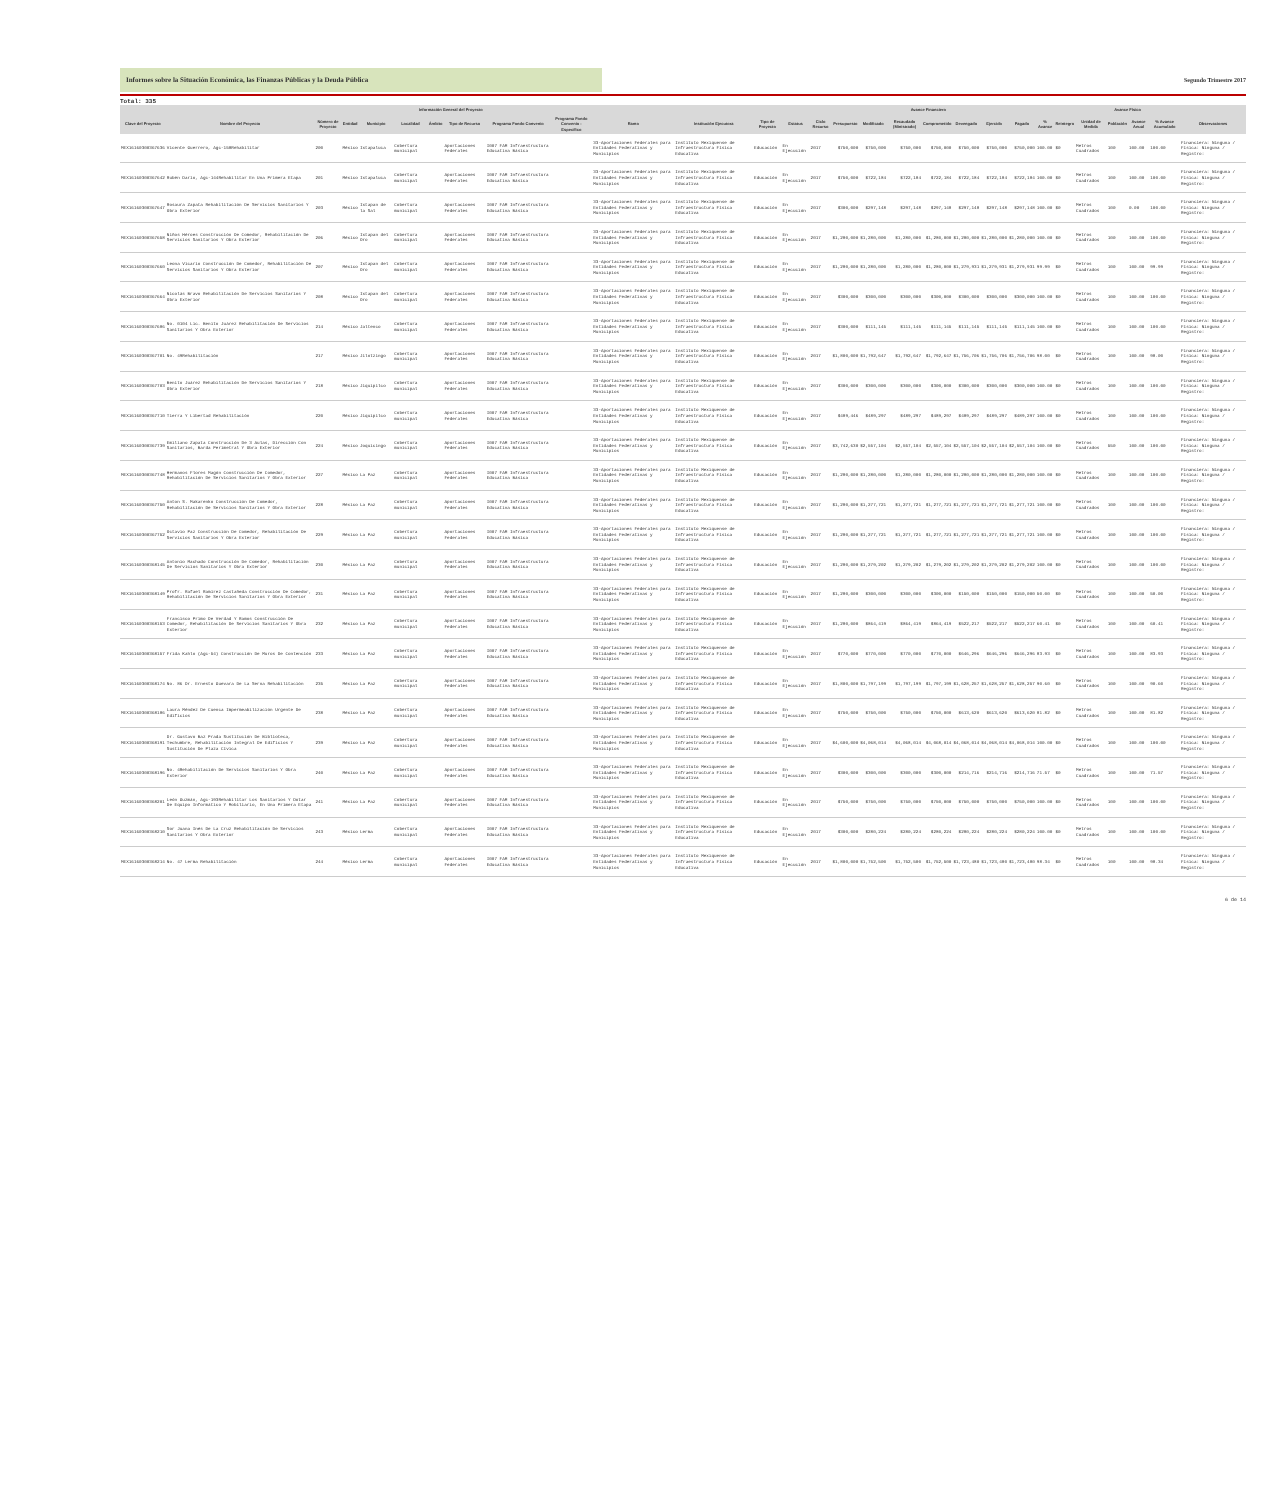Informes sobre la Situación Económica, las Finanzas Públicas y la Deuda Pública
Segundo Trimestre 2017
Total: 335
| Información General del Proyecto | | | | | | | | | | | | | Avance Financiero | | | | | | | | | | | Avance Físico | | | | |
| --- | --- | --- | --- | --- | --- | --- | --- | --- | --- | --- | --- | --- | --- | --- | --- | --- | --- | --- | --- | --- | --- | --- | --- | --- | --- | --- | --- | --- |
| Clave del Proyecto | Nombre del Proyecto | Número de Proyecto | Entidad | Municipio | Localidad | Ámbito | Tipo de Recurso | Programa Fondo Convenio | Programa Fondo Convenio - Específico | Ramo | Institución Ejecutora | Tipo de Proyecto | Estatus | Ciclo Recurso | Presupuesto | Modificado | Recaudado (Ministrado) | Comprometido | Devengado | Ejercido | Pagado | % Avance | Reintegro | Unidad de Medida | Población | Avance Anual | % Avance Acumulado | Observaciones |
| MEX16160300367636 | Vicente Guerrero, Agc-158Rehabilitar | 200 | México | Ixtapaluca | Cobertura municipal | | Aportaciones Federales | I007 FAM Infraestructura Educativa Básica | | 33-Aportaciones Federales para Entidades Federativas y Municipios | Instituto Mexiquense de Infraestructura Física Educativa | Educación | En Ejecución | 2017 | $750,000 | $750,000 | $750,000 | $750,000 | $750,000 | $750,000 | $750,000 | 100.00 | $0 | Metros Cuadrados | 100 | 100.00 | 100.00 | Financiera: Ninguna / Física: Ninguna / Registro: |
| MEX16160300367642 | Rubén Darío, Agc-144Rehabilitar En Una Primera Etapa | 201 | México | Ixtapaluca | Cobertura municipal | | Aportaciones Federales | I007 FAM Infraestructura Educativa Básica | | 33-Aportaciones Federales para Entidades Federativas y Municipios | Instituto Mexiquense de Infraestructura Física Educativa | Educación | En Ejecución | 2017 | $750,000 | $722,184 | $722,184 | $722,184 | $722,184 | $722,184 | $722,184 | 100.00 | $0 | Metros Cuadrados | 100 | 100.00 | 100.00 | Financiera: Ninguna / Física: Ninguna / Registro: |
| MEX16160300367647 | Rosaura Zapata Rehabilitación De Servicios Sanitarios Y Obra Exterior | 203 | México | Ixtapan de la Sal | Cobertura municipal | | Aportaciones Federales | I007 FAM Infraestructura Educativa Básica | | 33-Aportaciones Federales para Entidades Federativas y Municipios | Instituto Mexiquense de Infraestructura Física Educativa | Educación | En Ejecución | 2017 | $300,000 | $297,148 | $297,148 | $297,148 | $297,148 | $297,148 | $297,148 | 100.00 | $0 | Metros Cuadrados | 100 | 0.00 | 100.00 | Financiera: Ninguna / Física: Ninguna / Registro: |
| MEX16160300367658 | Niños Héroes Construcción De Comedor, Rehabilitación De Servicios Sanitarios Y Obra Exterior | 206 | México | Ixtapan del Oro | Cobertura municipal | | Aportaciones Federales | I007 FAM Infraestructura Educativa Básica | | 33-Aportaciones Federales para Entidades Federativas y Municipios | Instituto Mexiquense de Infraestructura Física Educativa | Educación | En Ejecución | 2017 | $1,280,000 | $1,280,000 | $1,280,000 | $1,280,000 | $1,280,000 | $1,280,000 | $1,280,000 | 100.00 | $0 | Metros Cuadrados | 100 | 100.00 | 100.00 | Financiera: Ninguna / Física: Ninguna / Registro: |
| MEX16160300367660 | Leona Vicario Construcción De Comedor, Rehabilitación De Servicios Sanitarios Y Obra Exterior | 207 | México | Ixtapan del Oro | Cobertura municipal | | Aportaciones Federales | I007 FAM Infraestructura Educativa Básica | | 33-Aportaciones Federales para Entidades Federativas y Municipios | Instituto Mexiquense de Infraestructura Física Educativa | Educación | En Ejecución | 2017 | $1,280,000 | $1,280,000 | $1,280,000 | $1,280,000 | $1,279,931 | $1,279,931 | $1,279,931 | 99.99 | $0 | Metros Cuadrados | 100 | 100.00 | 99.99 | Financiera: Ninguna / Física: Ninguna / Registro: |
| MEX16160300367664 | Nicolás Bravo Rehabilitación De Servicios Sanitarios Y Obra Exterior | 208 | México | Ixtapan del Oro | Cobertura municipal | | Aportaciones Federales | I007 FAM Infraestructura Educativa Básica | | 33-Aportaciones Federales para Entidades Federativas y Municipios | Instituto Mexiquense de Infraestructura Física Educativa | Educación | En Ejecución | 2017 | $300,000 | $300,000 | $300,000 | $300,000 | $300,000 | $300,000 | $300,000 | 100.00 | $0 | Metros Cuadrados | 100 | 100.00 | 100.00 | Financiera: Ninguna / Física: Ninguna / Registro: |
| MEX16160300367686 | No. 0104 Lic. Benito Juárez Rehabilitación De Servicios Sanitarios Y Obra Exterior | 214 | México | Jaltenco | Cobertura municipal | | Aportaciones Federales | I007 FAM Infraestructura Educativa Básica | | 33-Aportaciones Federales para Entidades Federativas y Municipios | Instituto Mexiquense de Infraestructura Física Educativa | Educación | En Ejecución | 2017 | $300,000 | $111,145 | $111,145 | $111,145 | $111,145 | $111,145 | $111,145 | 100.00 | $0 | Metros Cuadrados | 100 | 100.00 | 100.00 | Financiera: Ninguna / Física: Ninguna / Registro: |
| MEX16160300367701 | No. 49Rehabilitación | 217 | México | Jilotzingo | Cobertura municipal | | Aportaciones Federales | I007 FAM Infraestructura Educativa Básica | | 33-Aportaciones Federales para Entidades Federativas y Municipios | Instituto Mexiquense de Infraestructura Física Educativa | Educación | En Ejecución | 2017 | $1,800,000 | $1,792,647 | $1,792,647 | $1,792,647 | $1,756,706 | $1,756,706 | $1,756,706 | 98.00 | $0 | Metros Cuadrados | 100 | 100.00 | 98.00 | Financiera: Ninguna / Física: Ninguna / Registro: |
| MEX16160300367703 | Benito Juárez Rehabilitación De Servicios Sanitarios Y Obra Exterior | 218 | México | Jiquipilco | Cobertura municipal | | Aportaciones Federales | I007 FAM Infraestructura Educativa Básica | | 33-Aportaciones Federales para Entidades Federativas y Municipios | Instituto Mexiquense de Infraestructura Física Educativa | Educación | En Ejecución | 2017 | $300,000 | $300,000 | $300,000 | $300,000 | $300,000 | $300,000 | $300,000 | 100.00 | $0 | Metros Cuadrados | 100 | 100.00 | 100.00 | Financiera: Ninguna / Física: Ninguna / Registro: |
| MEX16160300367710 | Tierra Y Libertad Rehabilitación | 220 | México | Jiquipilco | Cobertura municipal | | Aportaciones Federales | I007 FAM Infraestructura Educativa Básica | | 33-Aportaciones Federales para Entidades Federativas y Municipios | Instituto Mexiquense de Infraestructura Física Educativa | Educación | En Ejecución | 2017 | $489,446 | $489,297 | $489,297 | $489,297 | $489,297 | $489,297 | $489,297 | 100.00 | $0 | Metros Cuadrados | 100 | 100.00 | 100.00 | Financiera: Ninguna / Física: Ninguna / Registro: |
| MEX16160300367739 | Emiliano Zapata Construcción De 3 Aulas, Dirección Con Sanitarios, Barda Perimetral Y Obra Exterior | 224 | México | Joquicingo | Cobertura municipal | | Aportaciones Federales | I007 FAM Infraestructura Educativa Básica | | 33-Aportaciones Federales para Entidades Federativas y Municipios | Instituto Mexiquense de Infraestructura Física Educativa | Educación | En Ejecución | 2017 | $3,742,630 | $2,557,104 | $2,557,104 | $2,557,104 | $2,557,104 | $2,557,104 | $2,557,104 | 100.00 | $0 | Metros Cuadrados | 550 | 100.00 | 100.00 | Financiera: Ninguna / Física: Ninguna / Registro: |
| MEX16160300367748 | Hermanos Flores Magón Construcción De Comedor, Rehabilitación De Servicios Sanitarios Y Obra Exterior | 227 | México | La Paz | Cobertura municipal | | Aportaciones Federales | I007 FAM Infraestructura Educativa Básica | | 33-Aportaciones Federales para Entidades Federativas y Municipios | Instituto Mexiquense de Infraestructura Física Educativa | Educación | En Ejecución | 2017 | $1,280,000 | $1,280,000 | $1,280,000 | $1,280,000 | $1,280,000 | $1,280,000 | $1,280,000 | 100.00 | $0 | Metros Cuadrados | 100 | 100.00 | 100.00 | Financiera: Ninguna / Física: Ninguna / Registro: |
| MEX16160300367750 | Anton S. Makarenko Construcción De Comedor, Rehabilitación De Servicios Sanitarios Y Obra Exterior | 228 | México | La Paz | Cobertura municipal | | Aportaciones Federales | I007 FAM Infraestructura Educativa Básica | | 33-Aportaciones Federales para Entidades Federativas y Municipios | Instituto Mexiquense de Infraestructura Física Educativa | Educación | En Ejecución | 2017 | $1,280,000 | $1,277,721 | $1,277,721 | $1,277,721 | $1,277,721 | $1,277,721 | $1,277,721 | 100.00 | $0 | Metros Cuadrados | 100 | 100.00 | 100.00 | Financiera: Ninguna / Física: Ninguna / Registro: |
| MEX16160300367752 | Octavio Paz Construcción De Comedor, Rehabilitación De Servicios Sanitarios Y Obra Exterior | 229 | México | La Paz | Cobertura municipal | | Aportaciones Federales | I007 FAM Infraestructura Educativa Básica | | 33-Aportaciones Federales para Entidades Federativas y Municipios | Instituto Mexiquense de Infraestructura Física Educativa | Educación | En Ejecución | 2017 | $1,280,000 | $1,277,721 | $1,277,721 | $1,277,721 | $1,277,721 | $1,277,721 | $1,277,721 | 100.00 | $0 | Metros Cuadrados | 100 | 100.00 | 100.00 | Financiera: Ninguna / Física: Ninguna / Registro: |
| MEX16160300368145 | Antonio Machado Construcción De Comedor, Rehabilitación De Servicios Sanitarios Y Obra Exterior | 230 | México | La Paz | Cobertura municipal | | Aportaciones Federales | I007 FAM Infraestructura Educativa Básica | | 33-Aportaciones Federales para Entidades Federativas y Municipios | Instituto Mexiquense de Infraestructura Física Educativa | Educación | En Ejecución | 2017 | $1,280,000 | $1,279,202 | $1,279,202 | $1,279,202 | $1,279,202 | $1,279,202 | $1,279,202 | 100.00 | $0 | Metros Cuadrados | 100 | 100.00 | 100.00 | Financiera: Ninguna / Física: Ninguna / Registro: |
| MEX16160300368149 | Profr. Rafael Ramírez Castañeda Construcción De Comedor, Rehabilitación De Servicios Sanitarios Y Obra Exterior | 231 | México | La Paz | Cobertura municipal | | Aportaciones Federales | I007 FAM Infraestructura Educativa Básica | | 33-Aportaciones Federales para Entidades Federativas y Municipios | Instituto Mexiquense de Infraestructura Física Educativa | Educación | En Ejecución | 2017 | $1,280,000 | $300,000 | $300,000 | $300,000 | $150,000 | $150,000 | $150,000 | 50.00 | $0 | Metros Cuadrados | 100 | 100.00 | 50.00 | Financiera: Ninguna / Física: Ninguna / Registro: |
| MEX16160300368153 | Francisco Primo De Verdad Y Ramos Construcción De Comedor, Rehabilitación De Servicios Sanitarios Y Obra Exterior | 232 | México | La Paz | Cobertura municipal | | Aportaciones Federales | I007 FAM Infraestructura Educativa Básica | | 33-Aportaciones Federales para Entidades Federativas y Municipios | Instituto Mexiquense de Infraestructura Física Educativa | Educación | En Ejecución | 2017 | $1,280,000 | $864,419 | $864,419 | $864,419 | $522,217 | $522,217 | $522,217 | 60.41 | $0 | Metros Cuadrados | 100 | 100.00 | 60.41 | Financiera: Ninguna / Física: Ninguna / Registro: |
| MEX16160300368157 | Frida Kahlo (Agc-54) Construcción De Muros De Contención | 233 | México | La Paz | Cobertura municipal | | Aportaciones Federales | I007 FAM Infraestructura Educativa Básica | | 33-Aportaciones Federales para Entidades Federativas y Municipios | Instituto Mexiquense de Infraestructura Física Educativa | Educación | En Ejecución | 2017 | $770,000 | $770,000 | $770,000 | $770,000 | $646,296 | $646,296 | $646,296 | 83.93 | $0 | Metros Cuadrados | 100 | 100.00 | 83.93 | Financiera: Ninguna / Física: Ninguna / Registro: |
| MEX16160300368174 | No. 86 Dr. Ernesto Guevara De La Serna Rehabilitación | 235 | México | La Paz | Cobertura municipal | | Aportaciones Federales | I007 FAM Infraestructura Educativa Básica | | 33-Aportaciones Federales para Entidades Federativas y Municipios | Instituto Mexiquense de Infraestructura Física Educativa | Educación | En Ejecución | 2017 | $1,800,000 | $1,797,199 | $1,797,199 | $1,797,199 | $1,628,257 | $1,628,257 | $1,628,257 | 90.60 | $0 | Metros Cuadrados | 100 | 100.00 | 90.60 | Financiera: Ninguna / Física: Ninguna / Registro: |
| MEX16160300368186 | Laura Méndez De Cuenca Impermeabilización Urgente De Edificios | 238 | México | La Paz | Cobertura municipal | | Aportaciones Federales | I007 FAM Infraestructura Educativa Básica | | 33-Aportaciones Federales para Entidades Federativas y Municipios | Instituto Mexiquense de Infraestructura Física Educativa | Educación | En Ejecución | 2017 | $750,000 | $750,000 | $750,000 | $750,000 | $613,620 | $613,620 | $613,620 | 81.82 | $0 | Metros Cuadrados | 100 | 100.00 | 81.82 | Financiera: Ninguna / Física: Ninguna / Registro: |
| MEX16160300368191 | Dr. Gustavo Baz Prada Sustitución De Biblioteca, Techumbre, Rehabilitación Integral De Edificios Y Sustitución De Plaza Cívica | 239 | México | La Paz | Cobertura municipal | | Aportaciones Federales | I007 FAM Infraestructura Educativa Básica | | 33-Aportaciones Federales para Entidades Federativas y Municipios | Instituto Mexiquense de Infraestructura Física Educativa | Educación | En Ejecución | 2017 | $4,600,000 | $4,068,014 | $4,068,014 | $4,068,014 | $4,068,014 | $4,068,014 | $4,068,014 | 100.00 | $0 | Metros Cuadrados | 100 | 100.00 | 100.00 | Financiera: Ninguna / Física: Ninguna / Registro: |
| MEX16160300368196 | No. 4Rehabilitación De Servicios Sanitarios Y Obra Exterior | 240 | México | La Paz | Cobertura municipal | | Aportaciones Federales | I007 FAM Infraestructura Educativa Básica | | 33-Aportaciones Federales para Entidades Federativas y Municipios | Instituto Mexiquense de Infraestructura Física Educativa | Educación | En Ejecución | 2017 | $300,000 | $300,000 | $300,000 | $300,000 | $214,716 | $214,716 | $214,716 | 71.57 | $0 | Metros Cuadrados | 100 | 100.00 | 71.57 | Financiera: Ninguna / Física: Ninguna / Registro: |
| MEX16160300368201 | León Guzmán, Agc-193Rehabilitar Los Sanitarios Y Dotar De Equipo Informático Y Mobiliario, En Una Primera Etapa | 241 | México | La Paz | Cobertura municipal | | Aportaciones Federales | I007 FAM Infraestructura Educativa Básica | | 33-Aportaciones Federales para Entidades Federativas y Municipios | Instituto Mexiquense de Infraestructura Física Educativa | Educación | En Ejecución | 2017 | $750,000 | $750,000 | $750,000 | $750,000 | $750,000 | $750,000 | $750,000 | 100.00 | $0 | Metros Cuadrados | 100 | 100.00 | 100.00 | Financiera: Ninguna / Física: Ninguna / Registro: |
| MEX16160300368210 | Sor Juana Inés De La Cruz Rehabilitación De Servicios Sanitarios Y Obra Exterior | 243 | México | Lerma | Cobertura municipal | | Aportaciones Federales | I007 FAM Infraestructura Educativa Básica | | 33-Aportaciones Federales para Entidades Federativas y Municipios | Instituto Mexiquense de Infraestructura Física Educativa | Educación | En Ejecución | 2017 | $300,000 | $280,224 | $280,224 | $280,224 | $280,224 | $280,224 | $280,224 | 100.00 | $0 | Metros Cuadrados | 100 | 100.00 | 100.00 | Financiera: Ninguna / Física: Ninguna / Registro: |
| MEX16160300368214 | No. 47 Lerma Rehabilitación | 244 | México | Lerma | Cobertura municipal | | Aportaciones Federales | I007 FAM Infraestructura Educativa Básica | | 33-Aportaciones Federales para Entidades Federativas y Municipios | Instituto Mexiquense de Infraestructura Física Educativa | Educación | En Ejecución | 2017 | $1,800,000 | $1,752,500 | $1,752,500 | $1,752,500 | $1,723,480 | $1,723,480 | $1,723,480 | 98.34 | $0 | Metros Cuadrados | 100 | 100.00 | 98.34 | Financiera: Ninguna / Física: Ninguna / Registro: |
6 de 14